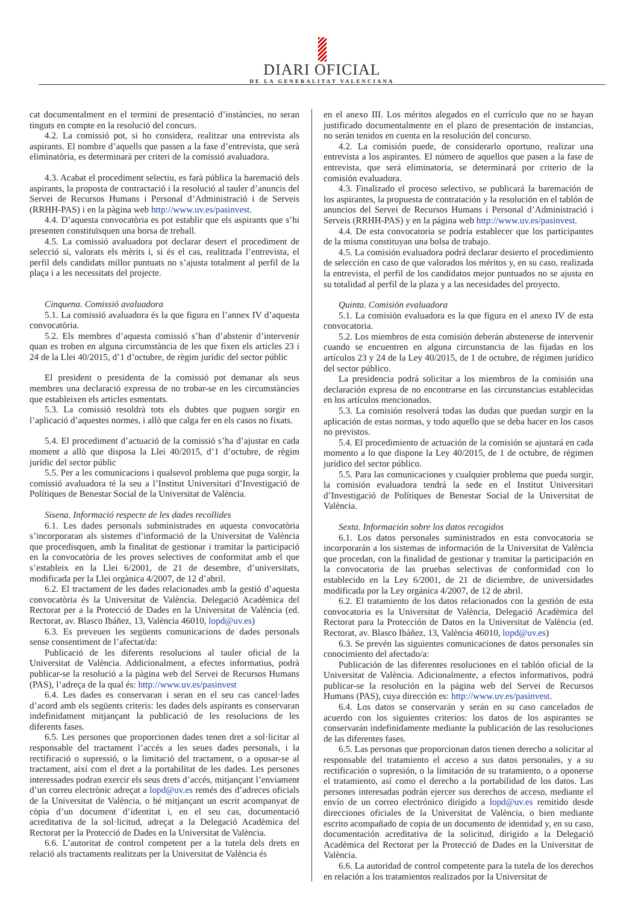DIARI OFICIAL
DE LA GENERALITAT VALENCIANA
cat documentalment en el termini de presentació d’instàncies, no seran tinguts en compte en la resolució del concurs.
4.2. La comissió pot, si ho considera, realitzar una entrevista als aspirants. El nombre d’aquells que passen a la fase d’entrevista, que serà eliminatòria, es determinarà per criteri de la comissió avaluadora.
4.3. Acabat el procediment selectiu, es farà pública la baremació dels aspirants, la proposta de contractació i la resolució al tauler d’anuncis del Servei de Recursos Humans i Personal d’Administració i de Serveis (RRHH-PAS) i en la pàgina web http://www.uv.es/pasinvest.
4.4. D’aquesta convocatòria es pot establir que els aspirants que s’hi presenten constituïsquen una borsa de treball.
4.5. La comissió avaluadora pot declarar desert el procediment de selecció si, valorats els mèrits i, si és el cas, realitzada l’entrevista, el perfil dels candidats millor puntuats no s’ajusta totalment al perfil de la plaça i a les necessitats del projecte.
Cinquena. Comissió avaluadora
5.1. La comissió avaluadora és la que figura en l’annex IV d’aquesta convocatòria.
5.2. Els membres d’aquesta comissió s’han d’abstenir d’intervenir quan es troben en alguna circumstància de les que fixen els articles 23 i 24 de la Llei 40/2015, d’1 d’octubre, de règim jurídic del sector públic
El president o presidenta de la comissió pot demanar als seus membres una declaració expressa de no trobar-se en les circumstàncies que estableixen els articles esmentats.
5.3. La comissió resoldrà tots els dubtes que puguen sorgir en l’aplicació d’aquestes normes, i allò que calga fer en els casos no fixats.
5.4. El procediment d’actuació de la comissió s’ha d’ajustar en cada moment a allò que disposa la Llei 40/2015, d’1 d’octubre, de règim jurídic del sector públic
5.5. Per a les comunicacions i qualsevol problema que puga sorgir, la comissió avaluadora té la seu a l’Institut Universitari d’Investigació de Polítiques de Benestar Social de la Universitat de València.
Sisena. Informació respecte de les dades recollides
6.1. Les dades personals subministrades en aquesta convocatòria s’incorporaran als sistemes d’informació de la Universitat de València que procedisquen, amb la finalitat de gestionar i tramitar la participació en la convocatòria de les proves selectives de conformitat amb el que s’estableix en la Llei 6/2001, de 21 de desembre, d’universitats, modificada per la Llei orgànica 4/2007, de 12 d’abril.
6.2. El tractament de les dades relacionades amb la gestió d’aquesta convocatòria és la Universitat de València. Delegació Acadèmica del Rectorat per a la Protecció de Dades en la Universitat de València (ed. Rectorat, av. Blasco Ibáñez, 13, València 46010, lopd@uv.es)
6.3. Es preveuen les següents comunicacions de dades personals sense consentiment de l’afectat/da:
Publicació de les diferents resolucions al tauler oficial de la Universitat de València. Addicionalment, a efectes informatius, podrà publicar-se la resolució a la pàgina web del Servei de Recursos Humans (PAS), l’adreça de la qual és: http://www.uv.es/pasinvest
6.4. Les dades es conservaran i seran en el seu cas cancel·lades d’acord amb els següents criteris: les dades dels aspirants es conservaran indefinidament mitjançant la publicació de les resolucions de les diferents fases.
6.5. Les persones que proporcionen dades tenen dret a sol·licitar al responsable del tractament l’accés a les seues dades personals, i la rectificació o supressió, o la limitació del tractament, o a oposar-se al tractament, així com el dret a la portabilitat de les dades. Les persones interessades podran exercir els seus drets d’accés, mitjançant l’enviament d’un correu electrònic adreçat a lopd@uv.es remés des d’adreces oficials de la Universitat de València, o bé mitjançant un escrit acompanyat de còpia d’un document d’identitat i, en el seu cas, documentació acreditativa de la sol·licitud, adreçat a la Delegació Acadèmica del Rectorat per la Protecció de Dades en la Universitat de València.
6.6. L’autoritat de control competent per a la tutela dels drets en relació als tractaments realitzats per la Universitat de València és
en el anexo III. Los méritos alegados en el currículo que no se hayan justificado documentalmente en el plazo de presentación de instancias, no serán tenidos en cuenta en la resolución del concurso.
4.2. La comisión puede, de considerarlo oportuno, realizar una entrevista a los aspirantes. El número de aquellos que pasen a la fase de entrevista, que será eliminatoria, se determinará por criterio de la comisión evaluadora.
4.3. Finalizado el proceso selectivo, se publicará la baremación de los aspirantes, la propuesta de contratación y la resolución en el tablón de anuncios del Servei de Recursos Humans i Personal d’Administració i Serveis (RRHH-PAS) y en la página web http://www.uv.es/pasinvest.
4.4. De esta convocatoria se podría establecer que los participantes de la misma constituyan una bolsa de trabajo.
4.5. La comisión evaluadora podrá declarar desierto el procedimiento de selección en caso de que valorados los méritos y, en su caso, realizada la entrevista, el perfil de los candidatos mejor puntuados no se ajusta en su totalidad al perfil de la plaza y a las necesidades del proyecto.
Quinta. Comisión evaluadora
5.1. La comisión evaluadora es la que figura en el anexo IV de esta convocatoria.
5.2. Los miembros de esta comisión deberán abstenerse de intervenir cuando se encuentren en alguna circunstancia de las fijadas en los artículos 23 y 24 de la Ley 40/2015, de 1 de octubre, de régimen jurídico del sector público.
La presidencia podrá solicitar a los miembros de la comisión una declaración expresa de no encontrarse en las circunstancias establecidas en los artículos mencionados.
5.3. La comisión resolverá todas las dudas que puedan surgir en la aplicación de estas normas, y todo aquello que se deba hacer en los casos no previstos.
5.4. El procedimiento de actuación de la comisión se ajustará en cada momento a lo que dispone la Ley 40/2015, de 1 de octubre, de régimen jurídico del sector público.
5.5. Para las comunicaciones y cualquier problema que pueda surgir, la comisión evaluadora tendrá la sede en el Institut Universitari d’Investigació de Polítiques de Benestar Social de la Universitat de València.
Sexta. Información sobre los datos recogidos
6.1. Los datos personales suministrados en esta convocatoria se incorporarán a los sistemas de información de la Universitat de València que procedan, con la finalidad de gestionar y tramitar la participación en la convocatoria de las pruebas selectivas de conformidad con lo establecido en la Ley 6/2001, de 21 de diciembre, de universidades modificada por la Ley orgánica 4/2007, de 12 de abril.
6.2. El tratamiento de los datos relacionados con la gestión de esta convocatoria es la Universitat de València, Delegació Acadèmica del Rectorat para la Protección de Datos en la Universitat de València (ed. Rectorat, av. Blasco Ibáñez, 13, València 46010, lopd@uv.es)
6.3. Se prevén las siguientes comunicaciones de datos personales sin conocimiento del afectado/a:
Publicación de las diferentes resoluciones en el tablón oficial de la Universitat de València. Adicionalmente, a efectos informativos, podrá publicar-se la resolución en la página web del Servei de Recursos Humans (PAS), cuya dirección es: http://www.uv.es/pasinvest.
6.4. Los datos se conservarán y serán en su caso cancelados de acuerdo con los siguientes criterios: los datos de los aspirantes se conservarán indefinidamente mediante la publicación de las resoluciones de las diferentes fases.
6.5. Las personas que proporcionan datos tienen derecho a solicitar al responsable del tratamiento el acceso a sus datos personales, y a su rectificación o supresión, o la limitación de su tratamiento, o a oponerse el tratamiento, así como el derecho a la portabilidad de los datos. Las persones interesadas podrán ejercer sus derechos de acceso, mediante el envío de un correo electrónico dirigido a lopd@uv.es remitido desde direcciones oficiales de la Universitat de València, o bien mediante escrito acompañado de copia de un documento de identidad y, en su caso, documentación acreditativa de la solicitud, dirigido a la Delegació Acadèmica del Rectorat per la Protecció de Dades en la Universitat de València.
6.6. La autoridad de control competente para la tutela de los derechos en relación a los tratamientos realizados por la Universitat de